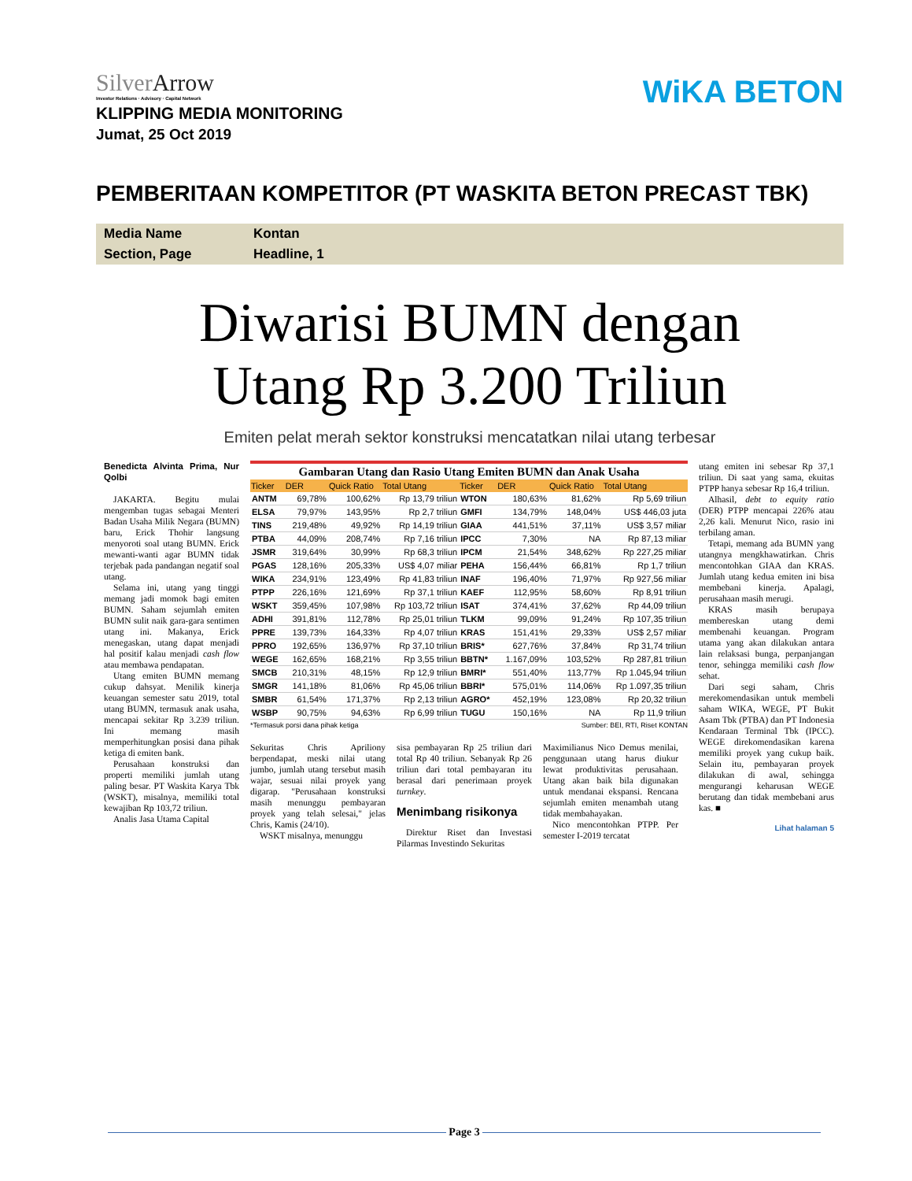SilverArrow
Investor Relations · Advisory · Capital Network
WiKA BETON
KLIPPING MEDIA MONITORING
Jumat, 25 Oct 2019
PEMBERITAAN KOMPETITOR (PT WASKITA BETON PRECAST TBK)
| Media Name | Kontan |
| Section, Page | Headline, 1 |
Diwarisi BUMN dengan
Utang Rp 3.200 Triliun
Emiten pelat merah sektor konstruksi mencatatkan nilai utang terbesar
Benedicta Alvinta Prima, Nur Qolbi
JAKARTA. Begitu mulai mengemban tugas sebagai Menteri Badan Usaha Milik Negara (BUMN) baru, Erick Thohir langsung menyoroti soal utang BUMN. Erick mewanti-wanti agar BUMN tidak terjebak pada pandangan negatif soal utang.
Selama ini, utang yang tinggi memang jadi momok bagi emiten BUMN. Saham sejumlah emiten BUMN sulit naik gara-gara sentimen utang ini. Makanya, Erick menegaskan, utang dapat menjadi hal positif kalau menjadi cash flow atau membawa pendapatan.
Utang emiten BUMN memang cukup dahsyat. Menilik kinerja keuangan semester satu 2019, total utang BUMN, termasuk anak usaha, mencapai sekitar Rp 3.239 triliun. Ini memang masih memperhitungkan posisi dana pihak ketiga di emiten bank.
Perusahaan konstruksi dan properti memiliki jumlah utang paling besar. PT Waskita Karya Tbk (WSKT), misalnya, memiliki total kewajiban Rp 103,72 triliun.
Analis Jasa Utama Capital
Gambaran Utang dan Rasio Utang Emiten BUMN dan Anak Usaha
| Ticker | DER | Quick Ratio | Total Utang | Ticker | DER | Quick Ratio | Total Utang |
| --- | --- | --- | --- | --- | --- | --- | --- |
| ANTM | 69,78% | 100,62% | Rp 13,79 triliun | WTON | 180,63% | 81,62% | Rp 5,69 triliun |
| ELSA | 79,97% | 143,95% | Rp 2,7 triliun | GMFI | 134,79% | 148,04% | US$ 446,03 juta |
| TINS | 219,48% | 49,92% | Rp 14,19 triliun | GIAA | 441,51% | 37,11% | US$ 3,57 miliar |
| PTBA | 44,09% | 208,74% | Rp 7,16 triliun | IPCC | 7,30% | NA | Rp 87,13 miliar |
| JSMR | 319,64% | 30,99% | Rp 68,3 triliun | IPCM | 21,54% | 348,62% | Rp 227,25 miliar |
| PGAS | 128,16% | 205,33% | US$ 4,07 miliar | PEHA | 156,44% | 66,81% | Rp 1,7 triliun |
| WIKA | 234,91% | 123,49% | Rp 41,83 triliun | INAF | 196,40% | 71,97% | Rp 927,56 miliar |
| PTPP | 226,16% | 121,69% | Rp 37,1 triliun | KAEF | 112,95% | 58,60% | Rp 8,91 triliun |
| WSKT | 359,45% | 107,98% | Rp 103,72 triliun | ISAT | 374,41% | 37,62% | Rp 44,09 triliun |
| ADHI | 391,81% | 112,78% | Rp 25,01 triliun | TLKM | 99,09% | 91,24% | Rp 107,35 triliun |
| PPRE | 139,73% | 164,33% | Rp 4,07 triliun | KRAS | 151,41% | 29,33% | US$ 2,57 miliar |
| PPRO | 192,65% | 136,97% | Rp 37,10 triliun | BRIS* | 627,76% | 37,84% | Rp 31,74 triliun |
| WEGE | 162,65% | 168,21% | Rp 3,55 triliun | BBTN* | 1.167,09% | 103,52% | Rp 287,81 triliun |
| SMCB | 210,31% | 48,15% | Rp 12,9 triliun | BMRI* | 551,40% | 113,77% | Rp 1.045,94 triliun |
| SMGR | 141,18% | 81,06% | Rp 45,06 triliun | BBRI* | 575,01% | 114,06% | Rp 1.097,35 triliun |
| SMBR | 61,54% | 171,37% | Rp 2,13 triliun | AGRO* | 452,19% | 123,08% | Rp 20,32 triliun |
| WSBP | 90,75% | 94,63% | Rp 6,99 triliun | TUGU | 150,16% | NA | Rp 11,9 triliun |
*Termasuk porsi dana pihak ketiga Sumber: BEI, RTI, Riset KONTAN
Sekuritas Chris Apriliony berpendapat, meski nilai utang jumbo, jumlah utang tersebut masih wajar, sesuai nilai proyek yang digarap. "Perusahaan konstruksi masih menunggu pembayaran proyek yang telah selesai," jelas Chris, Kamis (24/10).
WSKT misalnya, menunggu
sisa pembayaran Rp 25 triliun dari total Rp 40 triliun. Sebanyak Rp 26 triliun dari total pembayaran itu berasal dari penerimaan proyek turnkey.
Menimbang risikonya
Direktur Riset dan Investasi Pilarmas Investindo Sekuritas
Maximilianus Nico Demus menilai, penggunaan utang harus diukur lewat produktivitas perusahaan. Utang akan baik bila digunakan untuk mendanai ekspansi. Rencana sejumlah emiten menambah utang tidak membahayakan.
Nico mencontohkan PTPP. Per semester I-2019 tercatat
utang emiten ini sebesar Rp 37,1 triliun. Di saat yang sama, ekuitas PTPP hanya sebesar Rp 16,4 triliun.
Alhasil, debt to equity ratio (DER) PTPP mencapai 226% atau 2,26 kali. Menurut Nico, rasio ini terbilang aman.
Tetapi, memang ada BUMN yang utangnya mengkhawatirkan. Chris mencontohkan GIAA dan KRAS. Jumlah utang kedua emiten ini bisa membebani kinerja. Apalagi, perusahaan masih merugi.
KRAS masih berupaya membereskan utang demi membenahi keuangan. Program utama yang akan dilakukan antara lain relaksasi bunga, perpanjangan tenor, sehingga memiliki cash flow sehat.
Dari segi saham, Chris merekomendasikan untuk membeli saham WIKA, WEGE, PT Bukit Asam Tbk (PTBA) dan PT Indonesia Kendaraan Terminal Tbk (IPCC). WEGE direkomendasikan karena memiliki proyek yang cukup baik. Selain itu, pembayaran proyek dilakukan di awal, sehingga mengurangi keharusan WEGE berutang dan tidak membebani arus kas. ■
Lihat halaman 5
Page 3